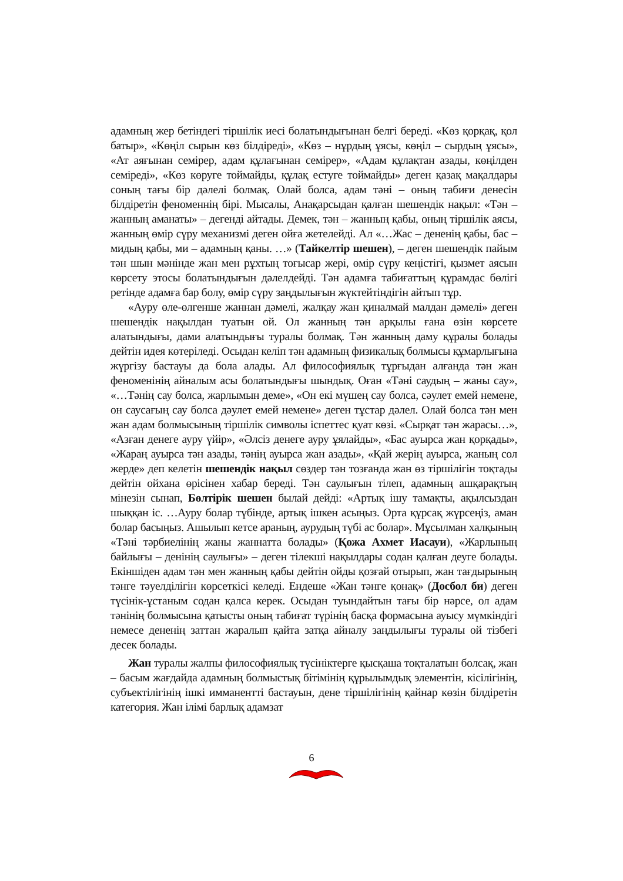адамның жер бетіндегі тіршілік иесі болатындығынан белгі береді. «Көз қорқақ, қол батыр», «Көңіл сырын көз білдіреді», «Көз – нұрдың ұясы, көңіл – сырдың ұясы», «Ат аяғынан семірер, адам құлағынан семірер», «Адам құлақтан азады, көңілден семіреді», «Көз көруге тоймайды, құлақ естуге тоймайды» деген қазақ мақалдары соның тағы бір дәлелі болмақ. Олай болса, адам тәні – оның табиғи денесін білдіретін феноменнің бірі. Мысалы, Анақарсыдан қалған шешендік нақыл: «Тән – жанның аманаты» – дегенді айтады. Демек, тән – жанның қабы, оның тіршілік аясы, жанның өмір сүру механизмі деген ойға жетелейді. Ал «…Жас – дененің қабы, бас – мидың қабы, ми – адамның қаны. …» (Тайкелтір шешен), – деген шешендік пайым тән шын мәнінде жан мен рұхтың тоғысар жері, өмір сүру кеңістігі, қызмет аясын көрсету этосы болатындығын дәлелдейді. Тән адамға табиғаттың құрамдас бөлігі ретінде адамға бар болу, өмір сүру заңдылығын жүктейтіндігін айтып тұр.
«Ауру өле-өлгенше жаннан дәмелі, жалқау жан қиналмай малдан дәмелі» деген шешендік нақылдан туатын ой. Ол жанның тән арқылы ғана өзін көрсете алатындығы, дами алатындығы туралы болмақ. Тән жанның даму құралы болады дейтін идея көтеріледі. Осыдан келіп тән адамның физикалық болмысы құмарлығына жүргізу бастауы да бола алады. Ал философиялық тұрғыдан алғанда тән жан феноменінің айналым асы болатындығы шындық. Оған «Тәні саудың – жаны сау», «…Тәнің сау болса, жарлымын деме», «Он екі мүшең сау болса, сәулет емей немене, он саусағың сау болса дәулет емей немене» деген тұстар дәлел. Олай болса тән мен жан адам болмысының тіршілік символы іспеттес қуат көзі. «Сырқат тән жарасы…», «Азған денеге ауру үйір», «Әлсіз денеге ауру ұялайды», «Бас ауырса жан қорқады», «Жараң ауырса тән азады, тәнің ауырса жан азады», «Қай жерің ауырса, жаның сол жерде» деп келетін шешендік нақыл сөздер тән тозғанда жан өз тіршілігін тоқтады дейтін ойхана өрісінен хабар береді. Тән саулығын тілеп, адамның ашқарақтың мінезін сынап, Бөлтірік шешен былай дейді: «Артық ішу тамақты, ақылсыздан шыққан іс. …Ауру болар түбінде, артық ішкен асыңыз. Орта құрсақ жүрсеңіз, аман болар басыңыз. Ашылып кетсе араның, аурудың түбі ас болар». Мұсылман халқының «Тәні тәрбиелінің жаны жаннатта болады» (Қожа Ахмет Иасауи), «Жарлының байлығы – денінің саулығы» – деген тілекші нақылдары содан қалған деуге болады. Екіншіден адам тән мен жанның қабы дейтін ойды қозғай отырып, жан тағдырының тәнге тәуелділігін көрсеткісі келеді. Ендеше «Жан тәнге қонақ» (Досбол би) деген түсінік-ұстаным содан қалса керек. Осыдан туындайтын тағы бір нәрсе, ол адам тәнінің болмысына қатысты оның табиғат түрінің басқа формасына ауысу мүмкіндігі немесе дененің заттан жаралып қайта затқа айналу заңдылығы туралы ой тізбегі десек болады.
Жан туралы жалпы философиялық түсініктерге қысқаша тоқталатын болсақ, жан – басым жағдайда адамның болмыстық бітімінің құрылымдық элементін, кісілігінің, субъектілігінің ішкі имманентті бастауын, дене тіршілігінің қайнар көзін білдіретін категория. Жан ілімі барлық адамзат
6